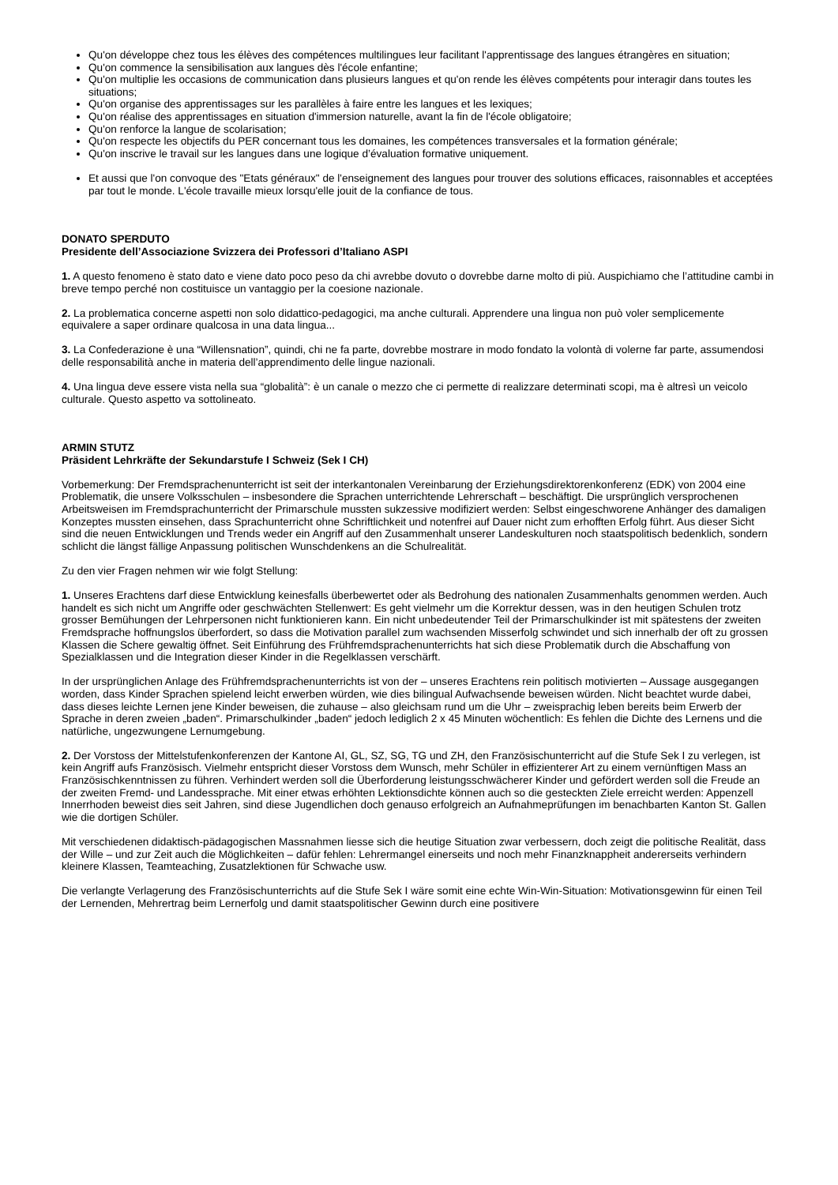Qu'on développe chez tous les élèves des compétences multilingues leur facilitant l'apprentissage des langues étrangères en situation;
Qu'on commence la sensibilisation aux langues dès l'école enfantine;
Qu'on multiplie les occasions de communication dans plusieurs langues et qu'on rende les élèves compétents pour interagir dans toutes les situations;
Qu'on organise des apprentissages sur les parallèles à faire entre les langues et les lexiques;
Qu'on réalise des apprentissages en situation d'immersion naturelle, avant la fin de l'école obligatoire;
Qu'on renforce la langue de scolarisation;
Qu'on respecte les objectifs du PER concernant tous les domaines, les compétences transversales et la formation générale;
Qu'on inscrive le travail sur les langues dans une logique d’évaluation formative uniquement.
Et aussi que l'on convoque des "Etats généraux" de l'enseignement des langues pour trouver des solutions efficaces, raisonnables et acceptées par tout le monde. L'école travaille mieux lorsqu'elle jouit de la confiance de tous.
DONATO SPERDUTO
Presidente dell’Associazione Svizzera dei Professori d’Italiano ASPI
1. A questo fenomeno è stato dato e viene dato poco peso da chi avrebbe dovuto o dovrebbe darne molto di più. Auspichiamo che l’attitudine cambi in breve tempo perché non costituisce un vantaggio per la coesione nazionale.
2. La problematica concerne aspetti non solo didattico-pedagogici, ma anche culturali. Apprendere una lingua non può voler semplicemente equivalere a saper ordinare qualcosa in una data lingua...
3. La Confederazione è una “Willensnation”, quindi, chi ne fa parte, dovrebbe mostrare in modo fondato la volontà di volerne far parte, assumendosi delle responsabilità anche in materia dell’apprendimento delle lingue nazionali.
4. Una lingua deve essere vista nella sua “globalità”: è un canale o mezzo che ci permette di realizzare determinati scopi, ma è altresì un veicolo culturale. Questo aspetto va sottolineato.
ARMIN STUTZ
Präsident Lehrkräfte der Sekundarstufe I Schweiz (Sek I CH)
Vorbemerkung: Der Fremdsprachenunterricht ist seit der interkantonalen Vereinbarung der Erziehungsdirektorenkonferenz (EDK) von 2004 eine Problematik, die unsere Volksschulen – insbesondere die Sprachen unterrichtende Lehrerschaft – beschäftigt. Die ursprünglich versprochenen Arbeitsweisen im Fremdsprachunterricht der Primarschule mussten sukzessive modifiziert werden: Selbst eingeschworene Anhänger des damaligen Konzeptes mussten einsehen, dass Sprachunterricht ohne Schriftlichkeit und notenfrei auf Dauer nicht zum erhofften Erfolg führt. Aus dieser Sicht sind die neuen Entwicklungen und Trends weder ein Angriff auf den Zusammenhalt unserer Landeskulturen noch staatspolitisch bedenklich, sondern schlicht die längst fällige Anpassung politischen Wunschdenkens an die Schulrealität.
Zu den vier Fragen nehmen wir wie folgt Stellung:
1. Unseres Erachtens darf diese Entwicklung keinesfalls überbewertet oder als Bedrohung des nationalen Zusammenhalts genommen werden. Auch handelt es sich nicht um Angriffe oder geschwächten Stellenwert: Es geht vielmehr um die Korrektur dessen, was in den heutigen Schulen trotz grosser Bemühungen der Lehrpersonen nicht funktionieren kann. Ein nicht unbedeutender Teil der Primarschulkinder ist mit spätestens der zweiten Fremdsprache hoffnungslos überfordert, so dass die Motivation parallel zum wachsenden Misserfolg schwindet und sich innerhalb der oft zu grossen Klassen die Schere gewaltig öffnet. Seit Einführung des Frühfremdsprachenunterrichts hat sich diese Problematik durch die Abschaffung von Spezialklassen und die Integration dieser Kinder in die Regelklassen verschärft.
In der ursprünglichen Anlage des Frühfremdsprachenunterrichts ist von der – unseres Erachtens rein politisch motivierten – Aussage ausgegangen worden, dass Kinder Sprachen spielend leicht erwerben würden, wie dies bilingual Aufwachsende beweisen würden. Nicht beachtet wurde dabei, dass dieses leichte Lernen jene Kinder beweisen, die zuhause – also gleichsam rund um die Uhr – zweisprachig leben bereits beim Erwerb der Sprache in deren zweien „baden“. Primarschulkinder „baden“ jedoch lediglich 2 x 45 Minuten wöchentlich: Es fehlen die Dichte des Lernens und die natürliche, ungezwungene Lernumgebung.
2. Der Vorstoss der Mittelstufenkonferenzen der Kantone AI, GL, SZ, SG, TG und ZH, den Französischunterricht auf die Stufe Sek I zu verlegen, ist kein Angriff aufs Französisch. Vielmehr entspricht dieser Vorstoss dem Wunsch, mehr Schüler in effizienterer Art zu einem vernünftigen Mass an Französischkenntnissen zu führen. Verhindert werden soll die Überforderung leistungsschwächerer Kinder und gefördert werden soll die Freude an der zweiten Fremd- und Landessprache. Mit einer etwas erhöhten Lektionsdichte können auch so die gesteckten Ziele erreicht werden: Appenzell Innerrhoden beweist dies seit Jahren, sind diese Jugendlichen doch genauso erfolgreich an Aufnahmeprüfungen im benachbarten Kanton St. Gallen wie die dortigen Schüler.
Mit verschiedenen didaktisch-pädagogischen Massnahmen liesse sich die heutige Situation zwar verbessern, doch zeigt die politische Realität, dass der Wille – und zur Zeit auch die Möglichkeiten – dafür fehlen: Lehrermangel einerseits und noch mehr Finanzknappheit andererseits verhindern kleinere Klassen, Teamteaching, Zusatzlektionen für Schwache usw.
Die verlangte Verlagerung des Französischunterrichts auf die Stufe Sek I wäre somit eine echte Win-Win-Situation: Motivationsgewinn für einen Teil der Lernenden, Mehrertrag beim Lernerfolg und damit staatspolitischer Gewinn durch eine positivere